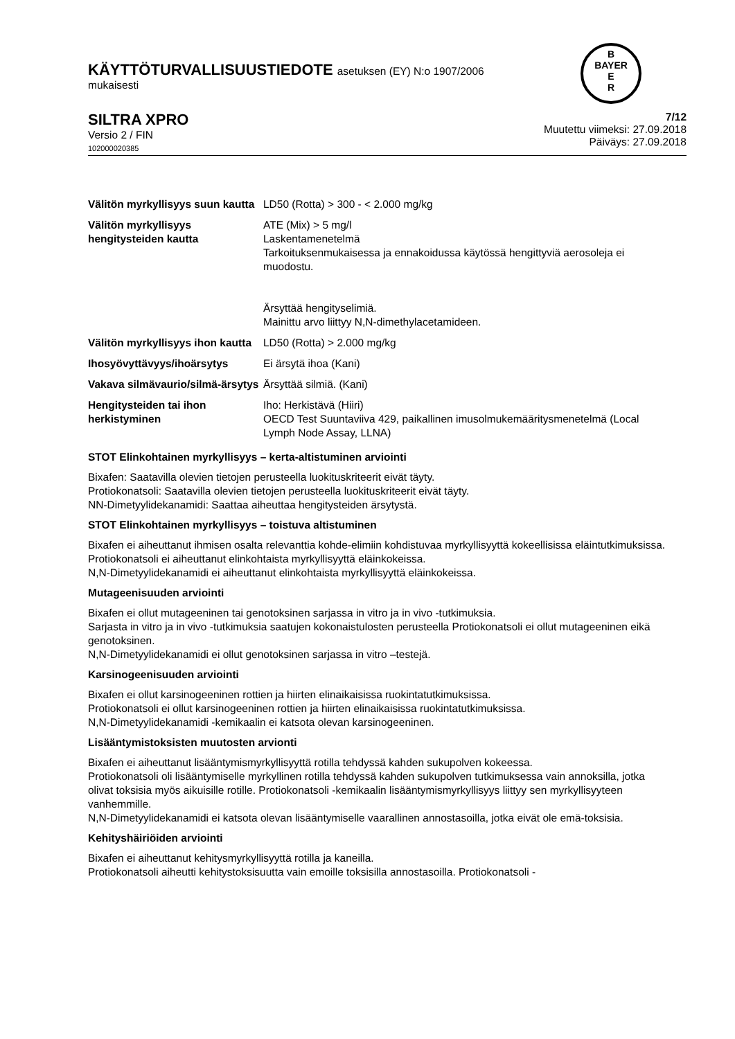B
BAYER
E
R
KÄYTTÖTURVALLISUUSTIEDOTE asetuksen (EY) N:o 1907/2006
mukaisesti
SILTRA XPRO
Versio 2 / FIN
102000020385
7/12
Muutettu viimeksi: 27.09.2018
Päiväys: 27.09.2018
| Välitön myrkyllisyys suun kautta | LD50 (Rotta) > 300 - < 2.000 mg/kg |
| Välitön myrkyllisyys hengitysteiden kautta | ATE (Mix) > 5 mg/l Laskentamenetelmä Tarkoituksenmukaisessa ja ennakoidussa käytössä hengittyviä aerosoleja ei muodostu. Ärsyttää hengityselimiä. Mainittu arvo liittyy N,N-dimethylacetamideen. |
| Välitön myrkyllisyys ihon kautta | LD50 (Rotta) > 2.000 mg/kg |
| Ihosyövyttävyys/ihoärsytys | Ei ärsytä ihoa (Kani) |
| Vakava silmävaurio/silmä-ärsytys | Ärsyttää silmiä. (Kani) |
| Hengitysteiden tai ihon herkistyminen | Iho: Herkistävä (Hiiri) OECD Test Suuntaviiva 429, paikallinen imusolmukemääritysmenetelmä (Local Lymph Node Assay, LLNA) |
STOT Elinkohtainen myrkyllisyys – kerta-altistuminen arviointi
Bixafen: Saatavilla olevien tietojen perusteella luokituskriteerit eivät täyty.
Protiokonatsoli: Saatavilla olevien tietojen perusteella luokituskriteerit eivät täyty.
NN-Dimetyylidekanamidi: Saattaa aiheuttaa hengitysteiden ärsytystä.
STOT Elinkohtainen myrkyllisyys – toistuva altistuminen
Bixafen ei aiheuttanut ihmisen osalta relevanttia kohde-elimiin kohdistuvaa myrkyllisyyttä kokeellisissa eläintutkimuksissa.
Protiokonatsoli ei aiheuttanut elinkohtaista myrkyllisyyttä eläinkokeissa.
N,N-Dimetyylidekanamidi ei aiheuttanut elinkohtaista myrkyllisyyttä eläinkokeissa.
Mutageenisuuden arviointi
Bixafen ei ollut mutageeninen tai genotoksinen sarjassa in vitro ja in vivo -tutkimuksia.
Sarjasta in vitro ja in vivo -tutkimuksia saatujen kokonaistulosten perusteella Protiokonatsoli ei ollut mutageeninen eikä genotoksinen.
N,N-Dimetyylidekanamidi ei ollut genotoksinen sarjassa in vitro –testejä.
Karsinogeenisuuden arviointi
Bixafen ei ollut karsinogeeninen rottien ja hiirten elinaikaisissa ruokintatutkimuksissa.
Protiokonatsoli ei ollut karsinogeeninen rottien ja hiirten elinaikaisissa ruokintatutkimuksissa.
N,N-Dimetyylidekanamidi -kemikaalin ei katsota olevan karsinogeeninen.
Lisääntymistoksisten muutosten arvionti
Bixafen ei aiheuttanut lisääntymismyrkyllisyyttä rotilla tehdyssä kahden sukupolven kokeessa.
Protiokonatsoli oli lisääntymiselle myrkyllinen rotilla tehdyssä kahden sukupolven tutkimuksessa vain annoksilla, jotka olivat toksisia myös aikuisille rotille. Protiokonatsoli -kemikaalin lisääntymismyrkyllisyys liittyy sen myrkyllisyyteen vanhemmille.
N,N-Dimetyylidekanamidi ei katsota olevan lisääntymiselle vaarallinen annostasoilla, jotka eivät ole emä-toksisia.
Kehityshäiriöiden arviointi
Bixafen ei aiheuttanut kehitysmyrkyllisyyttä rotilla ja kaneilla.
Protiokonatsoli aiheutti kehitystoksisuutta vain emoille toksisilla annostasoilla. Protiokonatsoli -